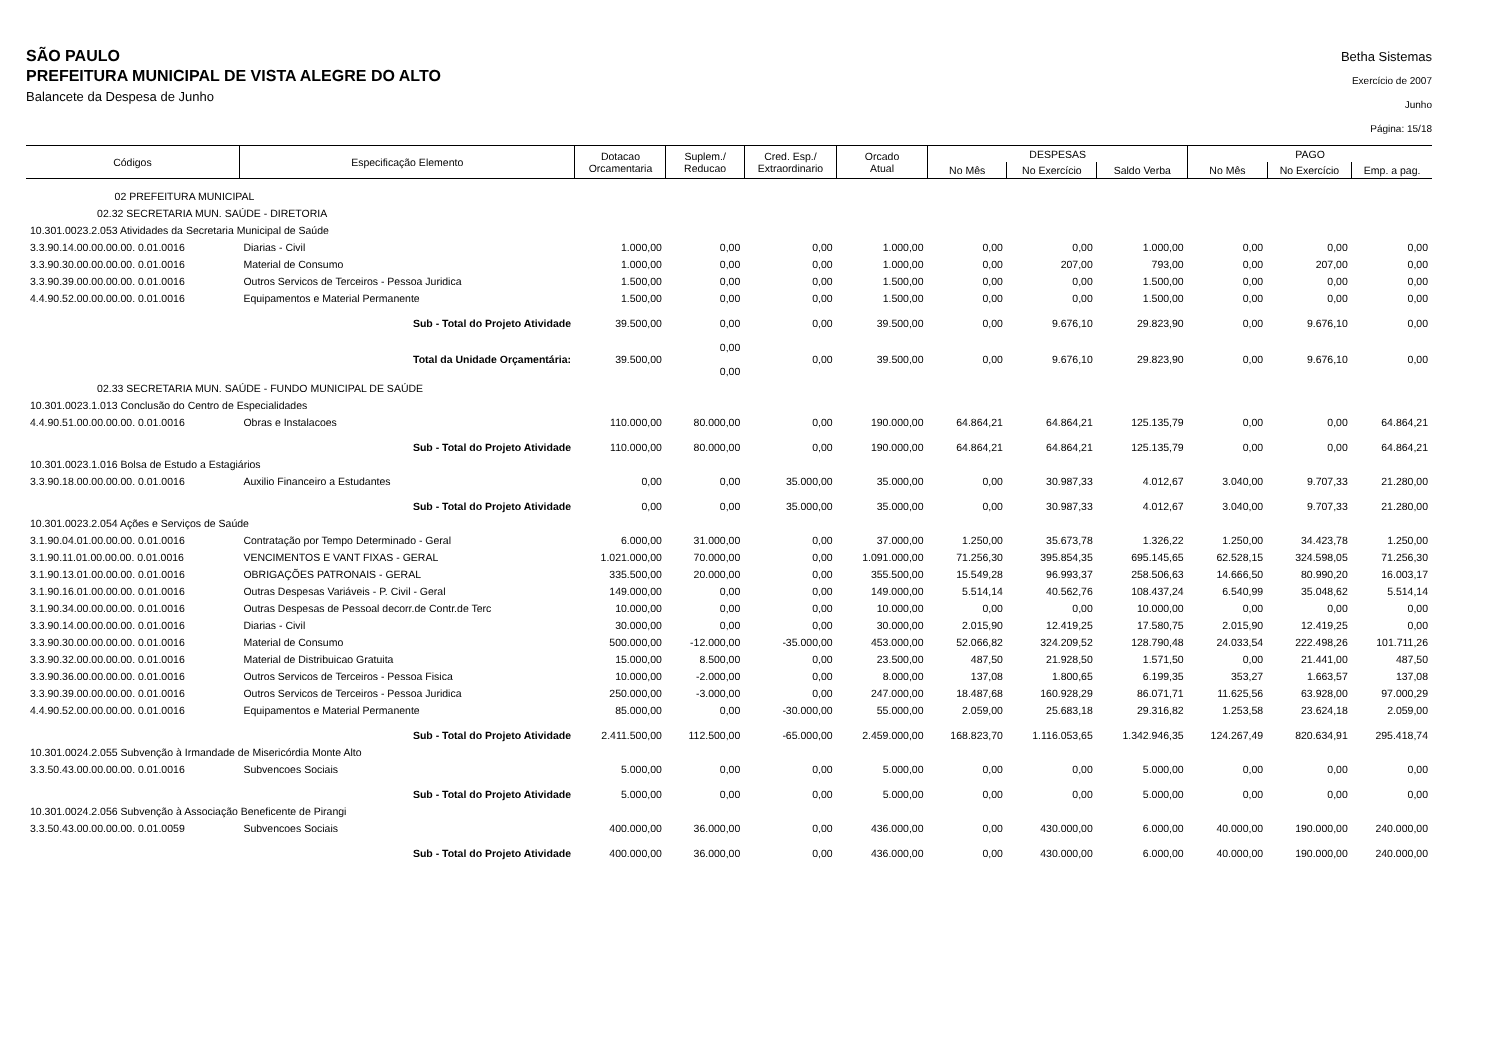SÃO PAULO
PREFEITURA MUNICIPAL DE VISTA ALEGRE DO ALTO
Balancete da Despesa de Junho
Betha Sistemas
Exercício de 2007
Junho
Página: 15/18
| Códigos | Especificação Elemento | Dotacao Orcamentaria | Suplem./ Reducao | Cred. Esp./ Extraordinario | Orcado Atual | DESPESAS | | | PAGO | | |
| --- | --- | --- | --- | --- | --- | --- | --- | --- | --- | --- | --- |
| | | | | | | No Mês | No Exercício | Saldo Verba | No Mês | No Exercício | Emp. a pag. |
| 02 PREFEITURA MUNICIPAL | | | | | | | | | | | |
| 02.32 SECRETARIA MUN. SAÚDE - DIRETORIA | | | | | | | | | | | |
| 10.301.0023.2.053 Atividades da Secretaria Municipal de Saúde | | | | | | | | | | | |
| 3.3.90.14.00.00.00.00. 0.01.0016 | Diarias - Civil | 1.000,00 | 0,00 | 0,00 | 1.000,00 | 0,00 | 0,00 | 1.000,00 | 0,00 | 0,00 | 0,00 |
| 3.3.90.30.00.00.00.00. 0.01.0016 | Material de Consumo | 1.000,00 | 0,00 | 0,00 | 1.000,00 | 0,00 | 207,00 | 793,00 | 0,00 | 207,00 | 0,00 |
| 3.3.90.39.00.00.00.00. 0.01.0016 | Outros Servicos de Terceiros - Pessoa Juridica | 1.500,00 | 0,00 | 0,00 | 1.500,00 | 0,00 | 0,00 | 1.500,00 | 0,00 | 0,00 | 0,00 |
| 4.4.90.52.00.00.00.00. 0.01.0016 | Equipamentos e Material Permanente | 1.500,00 | 0,00 | 0,00 | 1.500,00 | 0,00 | 0,00 | 1.500,00 | 0,00 | 0,00 | 0,00 |
| | Sub - Total do Projeto Atividade | 39.500,00 | 0,00 | 0,00 | 39.500,00 | 0,00 | 9.676,10 | 29.823,90 | 0,00 | 9.676,10 | 0,00 |
| | Total da Unidade Orçamentária: | 39.500,00 | 0,00 0,00 | 0,00 | 39.500,00 | 0,00 | 9.676,10 | 29.823,90 | 0,00 | 9.676,10 | 0,00 |
| 02.33 SECRETARIA MUN. SAÚDE - FUNDO MUNICIPAL DE SAÚDE | | | | | | | | | | | |
| 10.301.0023.1.013 Conclusão do Centro de Especialidades | | | | | | | | | | | |
| 4.4.90.51.00.00.00.00. 0.01.0016 | Obras e Instalacoes | 110.000,00 | 80.000,00 | 0,00 | 190.000,00 | 64.864,21 | 64.864,21 | 125.135,79 | 0,00 | 0,00 | 64.864,21 |
| | Sub - Total do Projeto Atividade | 110.000,00 | 80.000,00 | 0,00 | 190.000,00 | 64.864,21 | 64.864,21 | 125.135,79 | 0,00 | 0,00 | 64.864,21 |
| 10.301.0023.1.016 Bolsa de Estudo a Estagiários | | | | | | | | | | | |
| 3.3.90.18.00.00.00.00. 0.01.0016 | Auxilio Financeiro a Estudantes | 0,00 | 0,00 | 35.000,00 | 35.000,00 | 0,00 | 30.987,33 | 4.012,67 | 3.040,00 | 9.707,33 | 21.280,00 |
| | Sub - Total do Projeto Atividade | 0,00 | 0,00 | 35.000,00 | 35.000,00 | 0,00 | 30.987,33 | 4.012,67 | 3.040,00 | 9.707,33 | 21.280,00 |
| 10.301.0023.2.054 Ações e Serviços de Saúde | | | | | | | | | | | |
| 3.1.90.04.01.00.00.00. 0.01.0016 | Contratação por Tempo Determinado - Geral | 6.000,00 | 31.000,00 | 0,00 | 37.000,00 | 1.250,00 | 35.673,78 | 1.326,22 | 1.250,00 | 34.423,78 | 1.250,00 |
| 3.1.90.11.01.00.00.00. 0.01.0016 | VENCIMENTOS E VANT FIXAS - GERAL | 1.021.000,00 | 70.000,00 | 0,00 | 1.091.000,00 | 71.256,30 | 395.854,35 | 695.145,65 | 62.528,15 | 324.598,05 | 71.256,30 |
| 3.1.90.13.01.00.00.00. 0.01.0016 | OBRIGAÇÕES PATRONAIS - GERAL | 335.500,00 | 20.000,00 | 0,00 | 355.500,00 | 15.549,28 | 96.993,37 | 258.506,63 | 14.666,50 | 80.990,20 | 16.003,17 |
| 3.1.90.16.01.00.00.00. 0.01.0016 | Outras Despesas Variáveis - P. Civil - Geral | 149.000,00 | 0,00 | 0,00 | 149.000,00 | 5.514,14 | 40.562,76 | 108.437,24 | 6.540,99 | 35.048,62 | 5.514,14 |
| 3.1.90.34.00.00.00.00. 0.01.0016 | Outras Despesas de Pessoal decorr.de Contr.de Terc | 10.000,00 | 0,00 | 0,00 | 10.000,00 | 0,00 | 0,00 | 10.000,00 | 0,00 | 0,00 | 0,00 |
| 3.3.90.14.00.00.00.00. 0.01.0016 | Diarias - Civil | 30.000,00 | 0,00 | 0,00 | 30.000,00 | 2.015,90 | 12.419,25 | 17.580,75 | 2.015,90 | 12.419,25 | 0,00 |
| 3.3.90.30.00.00.00.00. 0.01.0016 | Material de Consumo | 500.000,00 | -12.000,00 | -35.000,00 | 453.000,00 | 52.066,82 | 324.209,52 | 128.790,48 | 24.033,54 | 222.498,26 | 101.711,26 |
| 3.3.90.32.00.00.00.00. 0.01.0016 | Material de Distribuicao Gratuita | 15.000,00 | 8.500,00 | 0,00 | 23.500,00 | 487,50 | 21.928,50 | 1.571,50 | 0,00 | 21.441,00 | 487,50 |
| 3.3.90.36.00.00.00.00. 0.01.0016 | Outros Servicos de Terceiros - Pessoa Fisica | 10.000,00 | -2.000,00 | 0,00 | 8.000,00 | 137,08 | 1.800,65 | 6.199,35 | 353,27 | 1.663,57 | 137,08 |
| 3.3.90.39.00.00.00.00. 0.01.0016 | Outros Servicos de Terceiros - Pessoa Juridica | 250.000,00 | -3.000,00 | 0,00 | 247.000,00 | 18.487,68 | 160.928,29 | 86.071,71 | 11.625,56 | 63.928,00 | 97.000,29 |
| 4.4.90.52.00.00.00.00. 0.01.0016 | Equipamentos e Material Permanente | 85.000,00 | 0,00 | -30.000,00 | 55.000,00 | 2.059,00 | 25.683,18 | 29.316,82 | 1.253,58 | 23.624,18 | 2.059,00 |
| | Sub - Total do Projeto Atividade | 2.411.500,00 | 112.500,00 | -65.000,00 | 2.459.000,00 | 168.823,70 | 1.116.053,65 | 1.342.946,35 | 124.267,49 | 820.634,91 | 295.418,74 |
| 10.301.0024.2.055 Subvenção à Irmandade de Misericórdia Monte Alto | | | | | | | | | | | |
| 3.3.50.43.00.00.00.00. 0.01.0016 | Subvencoes Sociais | 5.000,00 | 0,00 | 0,00 | 5.000,00 | 0,00 | 0,00 | 5.000,00 | 0,00 | 0,00 | 0,00 |
| | Sub - Total do Projeto Atividade | 5.000,00 | 0,00 | 0,00 | 5.000,00 | 0,00 | 0,00 | 5.000,00 | 0,00 | 0,00 | 0,00 |
| 10.301.0024.2.056 Subvenção à Associação Beneficente de Pirangi | | | | | | | | | | | |
| 3.3.50.43.00.00.00.00. 0.01.0059 | Subvencoes Sociais | 400.000,00 | 36.000,00 | 0,00 | 436.000,00 | 0,00 | 430.000,00 | 6.000,00 | 40.000,00 | 190.000,00 | 240.000,00 |
| | Sub - Total do Projeto Atividade | 400.000,00 | 36.000,00 | 0,00 | 436.000,00 | 0,00 | 430.000,00 | 6.000,00 | 40.000,00 | 190.000,00 | 240.000,00 |